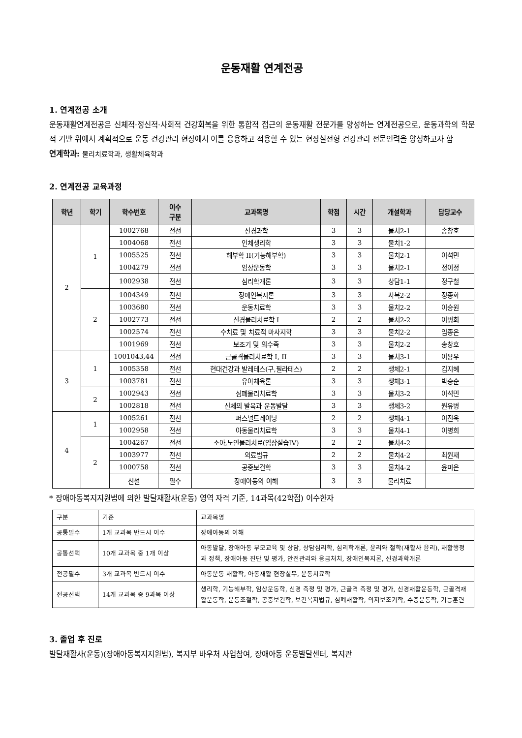운동재활 연계전공
1. 연계전공 소개
운동재활연계전공은 신체적·정신적·사회적 건강회복을 위한 통합적 접근의 운동재활 전문가를 양성하는 연계전공으로, 운동과학의 학문적 기반 위에서 계획적으로 운동 건강관리 현장에서 이를 응용하고 적용할 수 있는 현장실전형 건강관리 전문인력을 양성하고자 함
연계학과: 물리치료학과, 생활체육학과
2. 연계전공 교육과정
| 학년 | 학기 | 학수번호 | 이수 구분 | 교과목명 | 학점 | 시간 | 개설학과 | 담당교수 |
| --- | --- | --- | --- | --- | --- | --- | --- | --- |
| 2 | 1 | 1002768 | 전선 | 신경과학 | 3 | 3 | 물치2-1 | 송창호 |
| | | 1004068 | 전선 | 인체생리학 | 3 | 3 | 물치1-2 | |
| | | 1005525 | 전선 | 해부학 II(기능해부학) | 3 | 3 | 물치2-1 | 이석민 |
| | | 1004279 | 전선 | 임상운동학 | 3 | 3 | 물치2-1 | 정이정 |
| | | 1002938 | 전선 | 심리학개론 | 3 | 3 | 상담1-1 | 정구철 |
| | 2 | 1004349 | 전선 | 장애인복지론 | 3 | 3 | 사복2-2 | 정종화 |
| | | 1003680 | 전선 | 운동치료학 | 3 | 3 | 물치2-2 | 이승원 |
| | | 1002773 | 전선 | 신경물리치료학 I | 2 | 2 | 물치2-2 | 이병희 |
| | | 1002574 | 전선 | 수치료 및 치료적 마사지학 | 3 | 3 | 물치2-2 | 임종은 |
| | | 1001969 | 전선 | 보조기 및 의수족 | 3 | 3 | 물치2-2 | 송창호 |
| 3 | 1 | 1001043,44 | 전선 | 근골격물리치료학 I, II | 3 | 3 | 물치3-1 | 이용우 |
| | | 1005358 | 전선 | 현대건강과 발레테스(구,필라테스) | 2 | 2 | 생체2-1 | 김지혜 |
| | | 1003781 | 전선 | 유아체육론 | 3 | 3 | 생체3-1 | 박승순 |
| | 2 | 1002943 | 전선 | 심폐물리치료학 | 3 | 3 | 물치3-2 | 이석민 |
| | | 1002818 | 전선 | 신체의 발육과 운동발달 | 3 | 3 | 생체3-2 | 원유병 |
| 4 | 1 | 1005261 | 전선 | 퍼스널트레이닝 | 2 | 2 | 생체4-1 | 이진욱 |
| | | 1002958 | 전선 | 아동물리치료학 | 3 | 3 | 물치4-1 | 이병희 |
| | 2 | 1004267 | 전선 | 소아,노인물리치료(임상실습IV) | 2 | 2 | 물치4-2 | |
| | | 1003977 | 전선 | 의료법규 | 2 | 2 | 물치4-2 | 최원재 |
| | | 1000758 | 전선 | 공중보건학 | 3 | 3 | 물치4-2 | 윤미은 |
| | | 신설 | 필수 | 장애아동의 이해 | 3 | 3 | 물리치료 | |
* 장애아동복지지원법에 의한 발달재활사(운동) 영역 자격 기준, 14과목(42학점) 이수한자
| 구분 | 기준 | 교과목명 |
| 공통필수 | 1개 교과목 반드시 이수 | 장애아동의 이해 |
| 공통선택 | 10개 교과목 중 1개 이상 | 아동발달, 장애아동 부모교육 및 상담, 상담심리학, 심리학개론, 윤리와 철학(재활사 윤리), 재활행정과 정책, 장애아동 진단 및 평가, 안전관리와 응급처치, 장애인복지론, 신경과학개론 |
| 전공필수 | 3개 교과목 반드시 이수 | 아동운동 재활학, 아동재활 현장실무, 운동치료학 |
| 전공선택 | 14개 교과목 중 9과목 이상 | 생리학, 기능해부학, 임상운동학, 신경 측정 및 평가, 근골격 측정 및 평가, 신경재활운동학, 근골격재활운동학, 운동조절학, 공중보건학, 보건복지법규, 심폐재활학, 의지보조기학, 수중운동학, 기능훈련 |
3. 졸업 후 진로
발달재활사(운동)(장애아동복지지원법), 복지부 바우처 사업참여, 장애아동 운동발달센터, 복지관